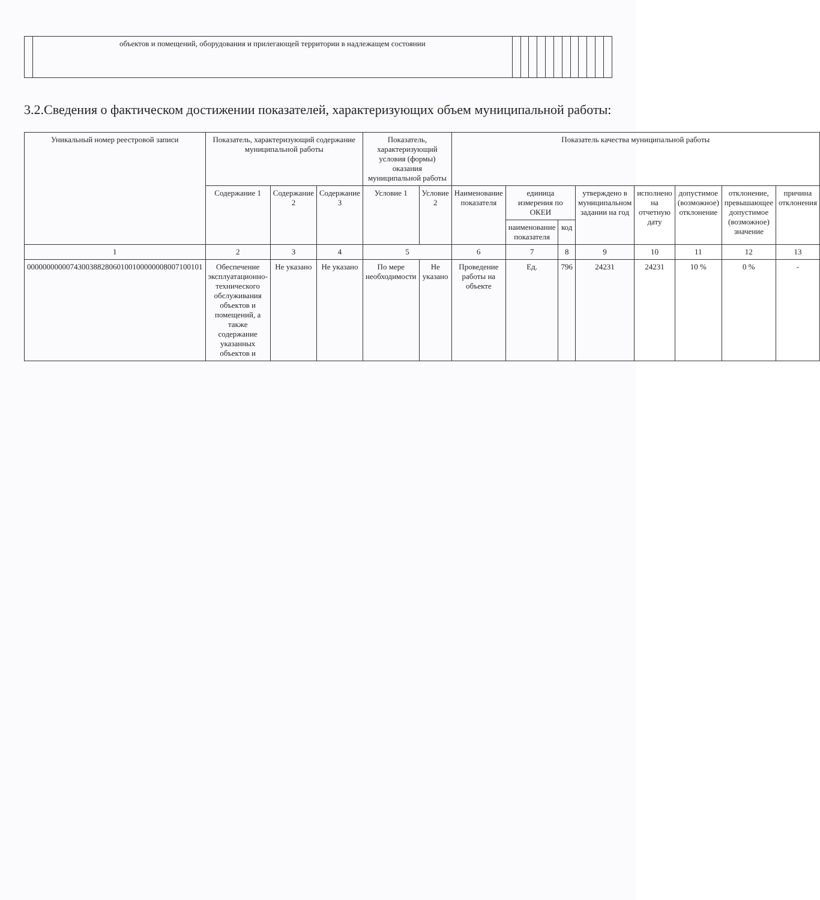| | объектов и помещений, оборудования и прилегающей территории в надлежащем состоянии | | | | | | | | | | | | |
3.2.Сведения о фактическом достижении показателей, характеризующих объем муниципальной работы:
| Уникальный номер реестровой записи | Показатель, характеризующий содержание муниципальной работы | | | Показатель, характеризующий условия (формы) оказания муниципальной работы | | Показатель качества муниципальной работы | | | | | | | |
| --- | --- | --- | --- | --- | --- | --- | --- | --- | --- | --- | --- | --- | --- |
| | Содержание 1 | Содержание 2 | Содержание 3 | Условие 1 | Условие 2 | Наименование показателя | единица измерения по ОКЕИ | | утверждено в муниципальном задании на год | исполнено на отчетную дату | допустимое (возможное) отклонение | отклонение, превышающее допустимое (возможное) значение | причина отклонения |
| | | | | | | | наименование показателя | код | | | | | |
| 1 | 2 | 3 | 4 | 5 | | 6 | 7 | 8 | 9 | 10 | 11 | 12 | 13 |
| 000000000007430038828060100100000008007100101 | Обеспечение эксплуатационно-технического обслуживания объектов и помещений, а также содержание указанных объектов и | Не указано | Не указано | По мере необходимости | Не указано | Проведение работы на объекте | Ед. | 796 | 24231 | 24231 | 10 % | 0 % | - |